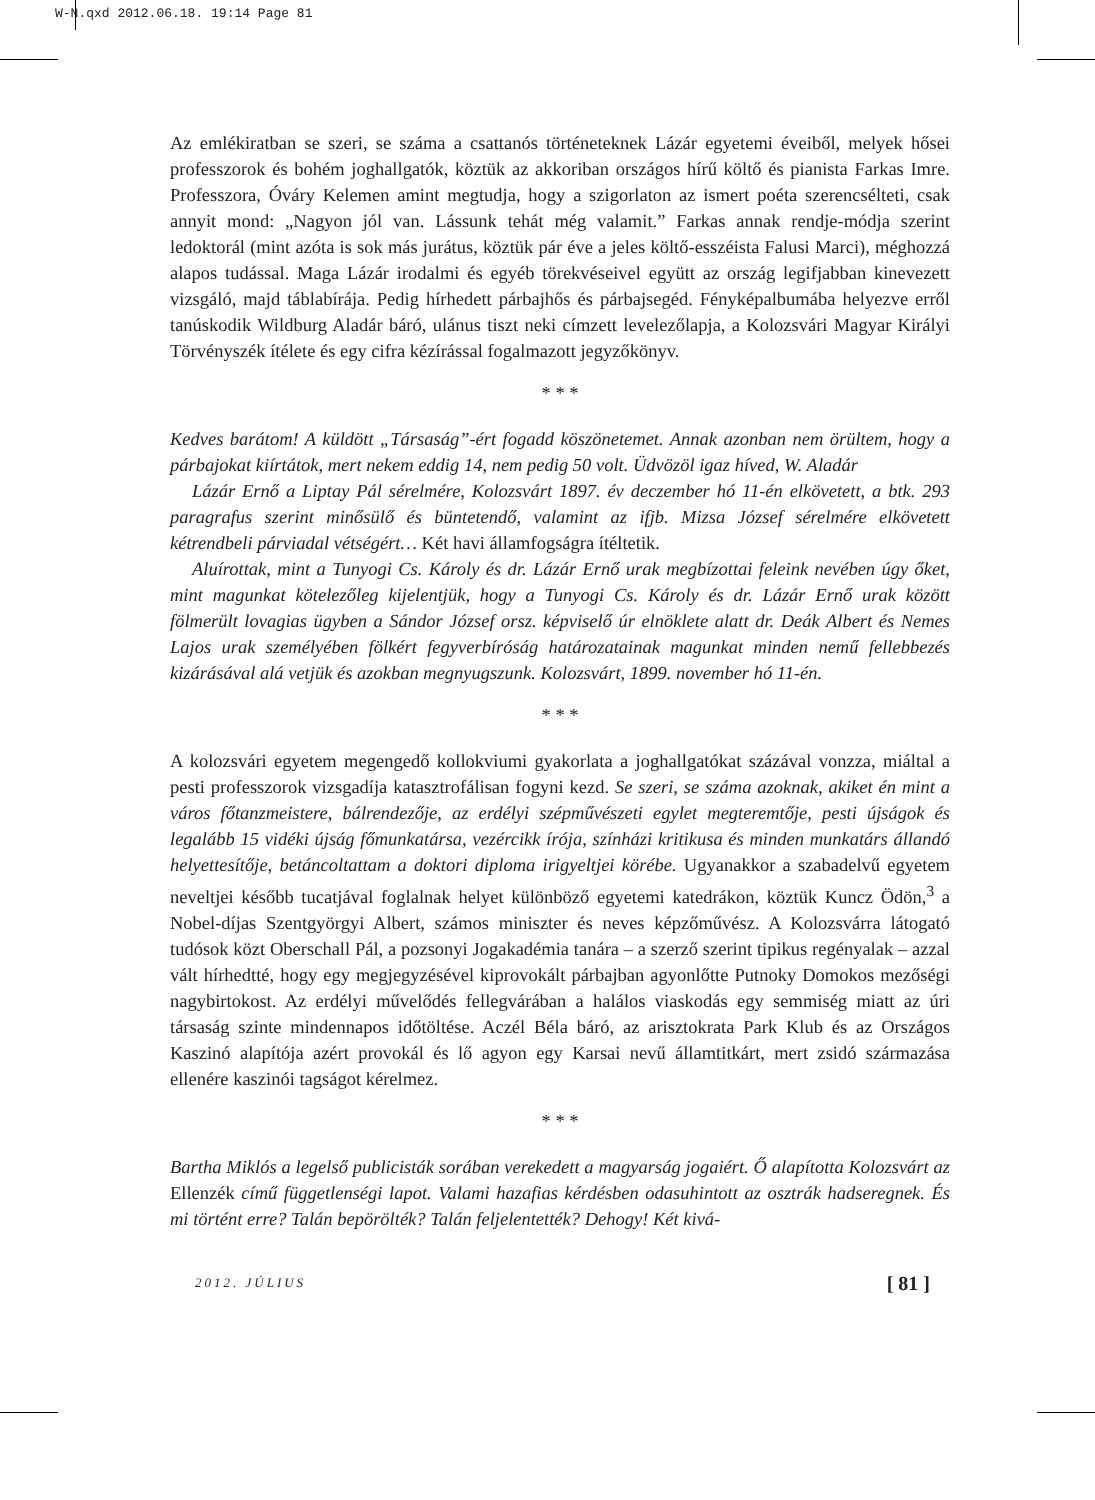W-N.qxd 2012.06.18. 19:14 Page 81
Az emlékiratban se szeri, se száma a csattanós történeteknek Lázár egyetemi éveiből, melyek hősei professzorok és bohém joghallgatók, köztük az akkoriban országos hírű költő és pianista Farkas Imre. Professzora, Óváry Kelemen amint megtudja, hogy a szigorlaton az ismert poéta szerencsélteti, csak annyit mond: „Nagyon jól van. Lássunk tehát még valamit.” Farkas annak rendje-módja szerint ledoktorál (mint azóta is sok más jurátus, köztük pár éve a jeles költő-esszéista Falusi Marci), méghozzá alapos tudással. Maga Lázár irodalmi és egyéb törekvéseivel együtt az ország legifjabban kinevezett vizsgáló, majd táblabírája. Pedig hírhedett párbajhős és párbajsegéd. Fényképalbumába helyezve erről tanúskodik Wildburg Aladár báró, ulánus tiszt neki címzett levelezőlapja, a Kolozsvári Magyar Királyi Törvényszék ítélete és egy cifra kézírással fogalmazott jegyzőkönyv.
* * *
Kedves barátom! A küldött „Társaság”-ért fogadd köszönetemet. Annak azonban nem örültem, hogy a párbajokat kiírtátok, mert nekem eddig 14, nem pedig 50 volt. Üdvözöl igaz híved, W. Aladár
Lázár Ernő a Liptay Pál sérelmére, Kolozsvárt 1897. év deczember hó 11-én elkövetett, a btk. 293 paragrafus szerint minősülő és büntetendő, valamint az ifjb. Mizsa József sérelmére elkövetett kétrendbeli párviadal vétségért… Két havi államfogságra ítéltetik.
Aluírottak, mint a Tunyogi Cs. Károly és dr. Lázár Ernő urak megbízottai feleink nevében úgy őket, mint magunkat kötelezőleg kijelentjük, hogy a Tunyogi Cs. Károly és dr. Lázár Ernő urak között fölmerült lovagias ügyben a Sándor József orsz. képviselő úr elnöklete alatt dr. Deák Albert és Nemes Lajos urak személyében fölkért fegyverbíróság határozatainak magunkat minden nemű fellebbezés kizárásával alá vetjük és azokban megnyugszunk. Kolozsvárt, 1899. november hó 11-én.
* * *
A kolozsvári egyetem megengedő kollokviumi gyakorlata a joghallgatókat százával vonzza, miáltal a pesti professzorok vizsgadíja katasztrofálisan fogyni kezd. Se szeri, se száma azoknak, akiket én mint a város főtanzmeistere, bálrendezője, az erdélyi szépművészeti egylet megteremtője, pesti újságok és legalább 15 vidéki újság főmunkatársa, vezércikk írója, színházi kritikusa és minden munkatárs állandó helyettesítője, betáncoltattam a doktori diploma irigyeltjei körébe. Ugyanakkor a szabadelvű egyetem neveltjei később tucatjával foglalnak helyet különböző egyetemi katedrákon, köztük Kuncz Ödön,<sup>3</sup> a Nobel-díjas Szentgyörgyi Albert, számos miniszter és neves képzőművész. A Kolozsvárra látogató tudósok közt Oberschall Pál, a pozsonyi Jogakadémia tanára – a szerző szerint tipikus regényalak – azzal vált hírhedtté, hogy egy megjegyzésével kiprovokált párbajban agyonlőtte Putnoky Domokos mezőségi nagybirtokost. Az erdélyi művelődés fellegvárában a halálos viaskodás egy semmiség miatt az úri társaság szinte mindennapos időtöltése. Aczél Béla báró, az arisztokrata Park Klub és az Országos Kaszinó alapítója azért provokál és lő agyon egy Karsai nevű államtitkárt, mert zsidó származása ellenére kaszinói tagságot kérelmez.
* * *
Bartha Miklós a legelső publicisták sorában verekedett a magyarság jogaiért. Ő alapította Kolozsvárt az Ellenzék című függetlenségi lapot. Valami hazafias kérdésben odasuhintott az osztrák hadseregnek. És mi történt erre? Talán bepörölték? Talán feljelentették? Dehogy! Két kivá-
2012. JÚLIUS [ 81 ]